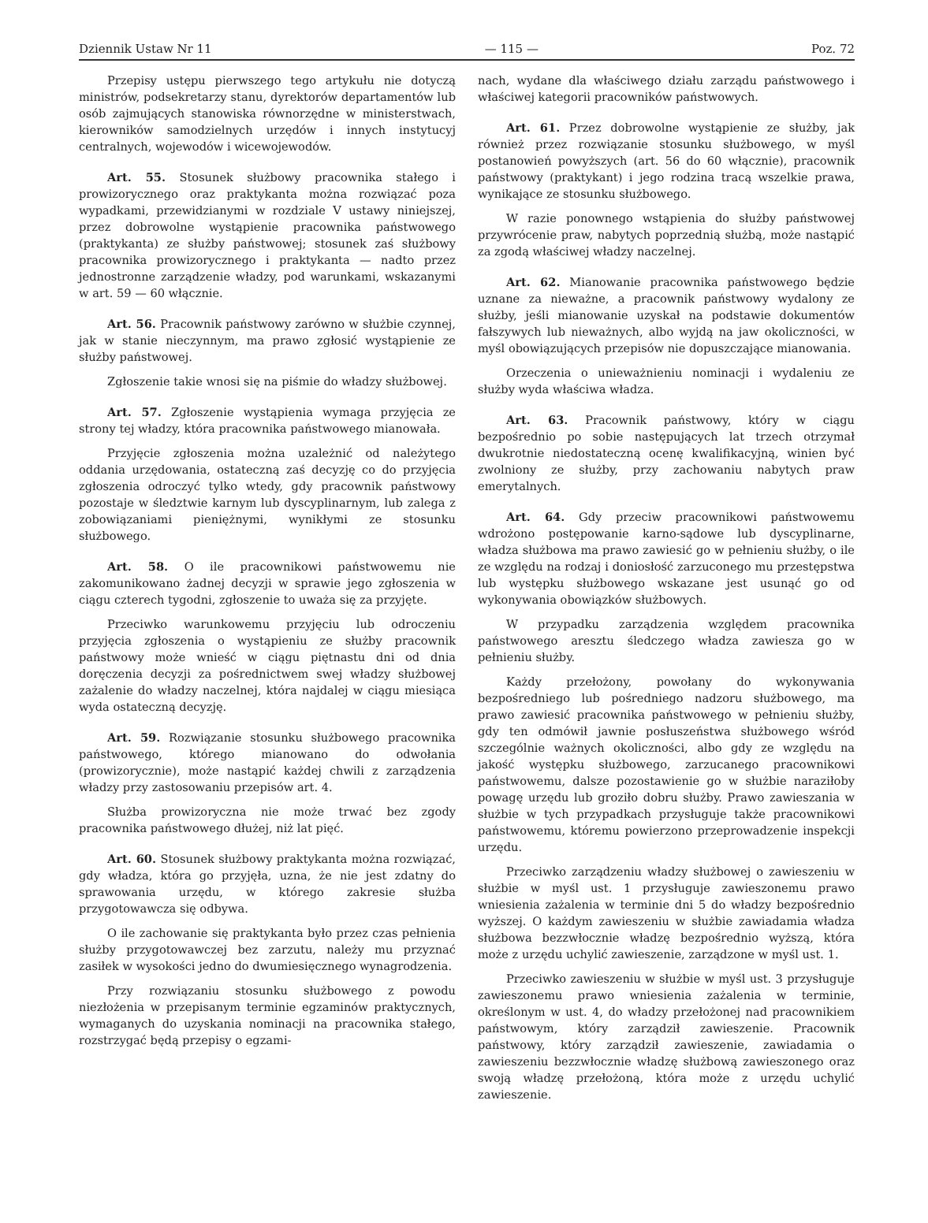Dziennik Ustaw Nr 11 — 115 — Poz. 72
Przepisy ustępu pierwszego tego artykułu nie dotyczą ministrów, podsekretarzy stanu, dyrektorów departamentów lub osób zajmujących stanowiska równorzędne w ministerstwach, kierowników samodzielnych urzędów i innych instytucyj centralnych, wojewodów i wicewojewodów.
Art. 55. Stosunek służbowy pracownika stałego i prowizorycznego oraz praktykanta można rozwiązać poza wypadkami, przewidzianymi w rozdziale V ustawy niniejszej, przez dobrowolne wystąpienie pracownika państwowego (praktykanta) ze służby państwowej; stosunek zaś służbowy pracownika prowizorycznego i praktykanta — nadto przez jednostronne zarządzenie władzy, pod warunkami, wskazanymi w art. 59 — 60 włącznie.
Art. 56. Pracownik państwowy zarówno w służbie czynnej, jak w stanie nieczynnym, ma prawo zgłosić wystąpienie ze służby państwowej.
Zgłoszenie takie wnosi się na piśmie do władzy służbowej.
Art. 57. Zgłoszenie wystąpienia wymaga przyjęcia ze strony tej władzy, która pracownika państwowego mianowała.
Przyjęcie zgłoszenia można uzależnić od należytego oddania urzędowania, ostateczną zaś decyzję co do przyjęcia zgłoszenia odroczyć tylko wtedy, gdy pracownik państwowy pozostaje w śledztwie karnym lub dyscyplinarnym, lub zalega z zobowiązaniami pieniężnymi, wynikłymi ze stosunku służbowego.
Art. 58. O ile pracownikowi państwowemu nie zakomunikowano żadnej decyzji w sprawie jego zgłoszenia w ciągu czterech tygodni, zgłoszenie to uważa się za przyjęte.
Przeciwko warunkowemu przyjęciu lub odroczeniu przyjęcia zgłoszenia o wystąpieniu ze służby pracownik państwowy może wnieść w ciągu piętnastu dni od dnia doręczenia decyzji za pośrednictwem swej władzy służbowej zażalenie do władzy naczelnej, która najdalej w ciągu miesiąca wyda ostateczną decyzję.
Art. 59. Rozwiązanie stosunku służbowego pracownika państwowego, którego mianowano do odwołania (prowizorycznie), może nastąpić każdej chwili z zarządzenia władzy przy zastosowaniu przepisów art. 4.
Służba prowizoryczna nie może trwać bez zgody pracownika państwowego dłużej, niż lat pięć.
Art. 60. Stosunek służbowy praktykanta można rozwiązać, gdy władza, która go przyjęła, uzna, że nie jest zdatny do sprawowania urzędu, w którego zakresie służba przygotowawcza się odbywa.
O ile zachowanie się praktykanta było przez czas pełnienia służby przygotowawczej bez zarzutu, należy mu przyznać zasiłek w wysokości jedno do dwumiesięcznego wynagrodzenia.
Przy rozwiązaniu stosunku służbowego z powodu niezłożenia w przepisanym terminie egzaminów praktycznych, wymaganych do uzyskania nominacji na pracownika stałego, rozstrzygać będą przepisy o egzami-
nach, wydane dla właściwego działu zarządu państwowego i właściwej kategorii pracowników państwowych.
Art. 61. Przez dobrowolne wystąpienie ze służby, jak również przez rozwiązanie stosunku służbowego, w myśl postanowień powyższych (art. 56 do 60 włącznie), pracownik państwowy (praktykant) i jego rodzina tracą wszelkie prawa, wynikające ze stosunku służbowego.
W razie ponownego wstąpienia do służby państwowej przywrócenie praw, nabytych poprzednią służbą, może nastąpić za zgodą właściwej władzy naczelnej.
Art. 62. Mianowanie pracownika państwowego będzie uznane za nieważne, a pracownik państwowy wydalony ze służby, jeśli mianowanie uzyskał na podstawie dokumentów fałszywych lub nieważnych, albo wyjdą na jaw okoliczności, w myśl obowiązujących przepisów nie dopuszczające mianowania.
Orzeczenia o unieważnieniu nominacji i wydaleniu ze służby wyda właściwa władza.
Art. 63. Pracownik państwowy, który w ciągu bezpośrednio po sobie następujących lat trzech otrzymał dwukrotnie niedostateczną ocenę kwalifikacyjną, winien być zwolniony ze służby, przy zachowaniu nabytych praw emerytalnych.
Art. 64. Gdy przeciw pracownikowi państwowemu wdrożono postępowanie karno-sądowe lub dyscyplinarne, władza służbowa ma prawo zawiesić go w pełnieniu służby, o ile ze względu na rodzaj i doniosłość zarzuconego mu przestępstwa lub występku służbowego wskazane jest usunąć go od wykonywania obowiązków służbowych.
W przypadku zarządzenia względem pracownika państwowego aresztu śledczego władza zawiesza go w pełnieniu służby.
Każdy przełożony, powołany do wykonywania bezpośredniego lub pośredniego nadzoru służbowego, ma prawo zawiesić pracownika państwowego w pełnieniu służby, gdy ten odmówił jawnie posłuszeństwa służbowego wśród szczególnie ważnych okoliczności, albo gdy ze względu na jakość występku służbowego, zarzucanego pracownikowi państwowemu, dalsze pozostawienie go w służbie naraziłoby powagę urzędu lub groziło dobru służby. Prawo zawieszania w służbie w tych przypadkach przysługuje także pracownikowi państwowemu, któremu powierzono przeprowadzenie inspekcji urzędu.
Przeciwko zarządzeniu władzy służbowej o zawieszeniu w służbie w myśl ust. 1 przysługuje zawieszonemu prawo wniesienia zażalenia w terminie dni 5 do władzy bezpośrednio wyższej. O każdym zawieszeniu w służbie zawiadamia władza służbowa bezzwłocznie władzę bezpośrednio wyższą, która może z urzędu uchylić zawieszenie, zarządzone w myśl ust. 1.
Przeciwko zawieszeniu w służbie w myśl ust. 3 przysługuje zawieszonemu prawo wniesienia zażalenia w terminie, określonym w ust. 4, do władzy przełożonej nad pracownikiem państwowym, który zarządził zawieszenie. Pracownik państwowy, który zarządził zawieszenie, zawiadamia o zawieszeniu bezzwłocznie władzę służbową zawieszonego oraz swoją władzę przełożoną, która może z urzędu uchylić zawieszenie.